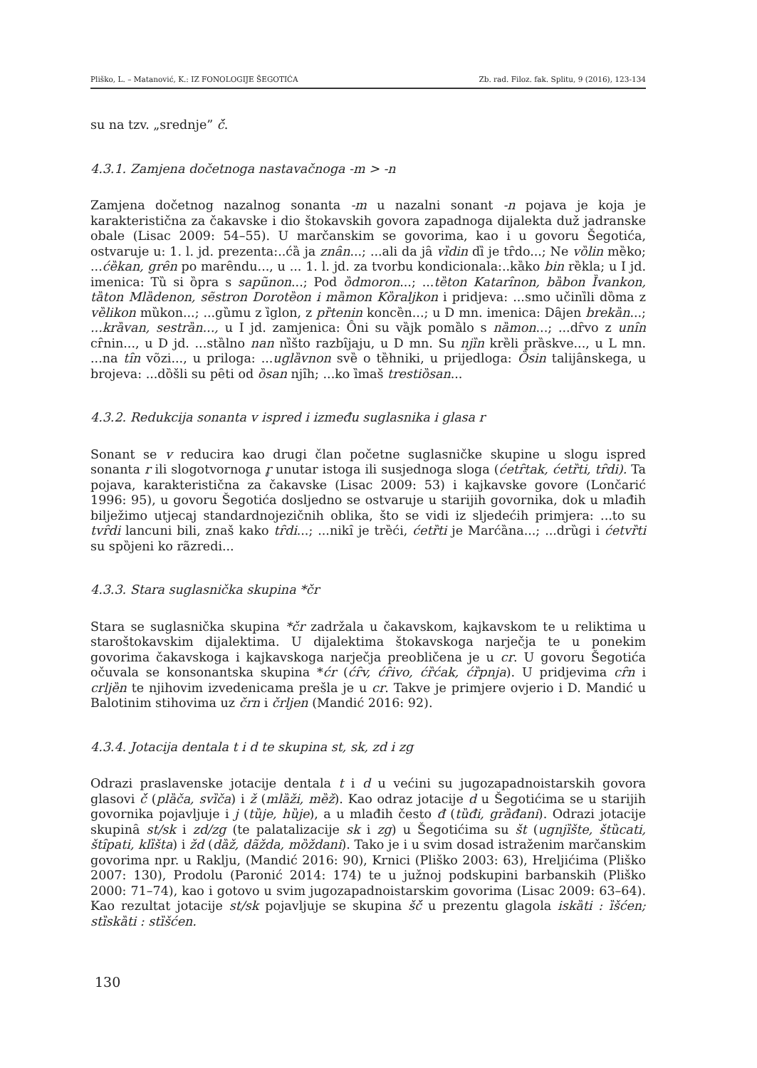Pliško, L. – Matanović, K.: IZ FONOLOGIJE ŠEGOTIĆA Zb. rad. Filoz. fak. Splitu, 9 (2016), 123-134
su na tzv. „srednje” č́.
4.3.1. Zamjena dočetnoga nastavačnoga -m > -n
Zamjena dočetnog nazalnog sonanta -m u nazalni sonant -n pojava je koja je karakteristična za čakavske i dio štokavskih govora zapadnoga dijalekta duž jadranske obale (Lisac 2009: 54–55). U marčanskim se govorima, kao i u govoru Šegotića, ostvaruje u: 1. l. jd. prezenta:..ćȁ ja znȃn...; ...ali da jȃ vȉdin dȉ je tȓdo...; Ne vȍlin mȅko; ...ćȅkan, grȇn po marȇndu..., u ... 1. l. jd. za tvorbu kondicionala:..kȁko bin rȅkla; u I jd. imenica: Tȕ si ȍpra s sapũnon...; Pod ȍdmoron...; ...tȅton Katarȋnon, bȁbon Ȉvankon, tȁton Mlȁdenon, sẽstron Dorotȅon i mȁmon Kȍraljkon i pridjeva: ...smo učinȉli dȍma z vȅlikon mȕkon...; ...gȕmu z ȉglon, z pȑtenin koncȅn...; u D mn. imenica: Dȃjen brekȁn...; ...krȁvan, sestrȁn..., u I jd. zamjenica: Ȏni su vȁjk pomȁlo s nȁmon...; ...dȓvo z unȋn cȓnin..., u D jd. ...stȁlno nan nȉšto razbȋjaju, u D mn. Su njȉn krȅli prȁskve..., u L mn. ...na tȋn võzi..., u priloga: ...uglȁvnon svȅ o tȅhniki, u prijedloga: Ȍsin talijȃnskega, u brojeva: ...dȍšli su pȇti od ȍsan njȋh; ...ko ȉmaš trestiȍsan...
4.3.2. Redukcija sonanta v ispred i između suglasnika i glasa r
Sonant se v reducira kao drugi član početne suglasničke skupine u slogu ispred sonanta r ili slogotvornoga r̥ unutar istoga ili susjednoga sloga (ćetȓtak, ćetȑti, tȓdi). Ta pojava, karakteristična za čakavske (Lisac 2009: 53) i kajkavske govore (Lončarić 1996: 95), u govoru Šegotića dosljedno se ostvaruje u starijih govornika, dok u mlađih bilježimo utjecaj standardnojezičnih oblika, što se vidi iz sljedećih primjera: ...to su tvȓdi lancuni bili, znaš kako tȓdi...; ...nikȋ je trȅći, ćetȑti je Marćȁna...; ...drȕgi i ćetvȑti su spȍjeni ko rãzredi...
4.3.3. Stara suglasnička skupina *čr
Stara se suglasnička skupina *čr zadržala u čakavskom, kajkavskom te u reliktima u staroštokavskim dijalektima. U dijalektima štokavskoga narječja te u ponekim govorima čakavskoga i kajkavskoga narječja preobličena je u cr. U govoru Šegotića očuvala se konsonantska skupina *ćr (ćȓv, ćȓivo, ćȑćak, ćȑpnja). U pridjevima cȓn i crljȅn te njihovim izvedenicama prešla je u cr. Takve je primjere ovjerio i D. Mandić u Balotinim stihovima uz črn i črljen (Mandić 2016: 92).
4.3.4. Jotacija dentala t i d te skupina st, sk, zd i zg
Odrazi praslavenske jotacije dentala t i d u većini su jugozapadnoistarskih govora glasovi č́ (plȁča, svȉča) i ž (mlȁži, mȅž). Kao odraz jotacije d u Šegotićima se u starijih govornika pojavljuje i j (tȕje, hȕje), a u mlađih često đ (tȕđi, grȁđani). Odrazi jotacije skupinȃ st/sk i zd/zg (te palatalizacije sk i zg) u Šegotićima su št (ugnjȉšte, štȕcati, štȋpati, klȉšta) i žd (dȁž, dãžda, mȍždani). Tako je i u svim dosad istraženim marčanskim govorima npr. u Raklju, (Mandić 2016: 90), Krnici (Pliško 2003: 63), Hreljićima (Pliško 2007: 130), Prodolu (Paronić 2014: 174) te u južnoj podskupini barbanskih (Pliško 2000: 71–74), kao i gotovo u svim jugozapadnoistarskim govorima (Lisac 2009: 63–64). Kao rezultat jotacije st/sk pojavljuje se skupina šč́ u prezentu glagola iskȁti : ȉšćen; stȉskȁti : stȉšćen.
130